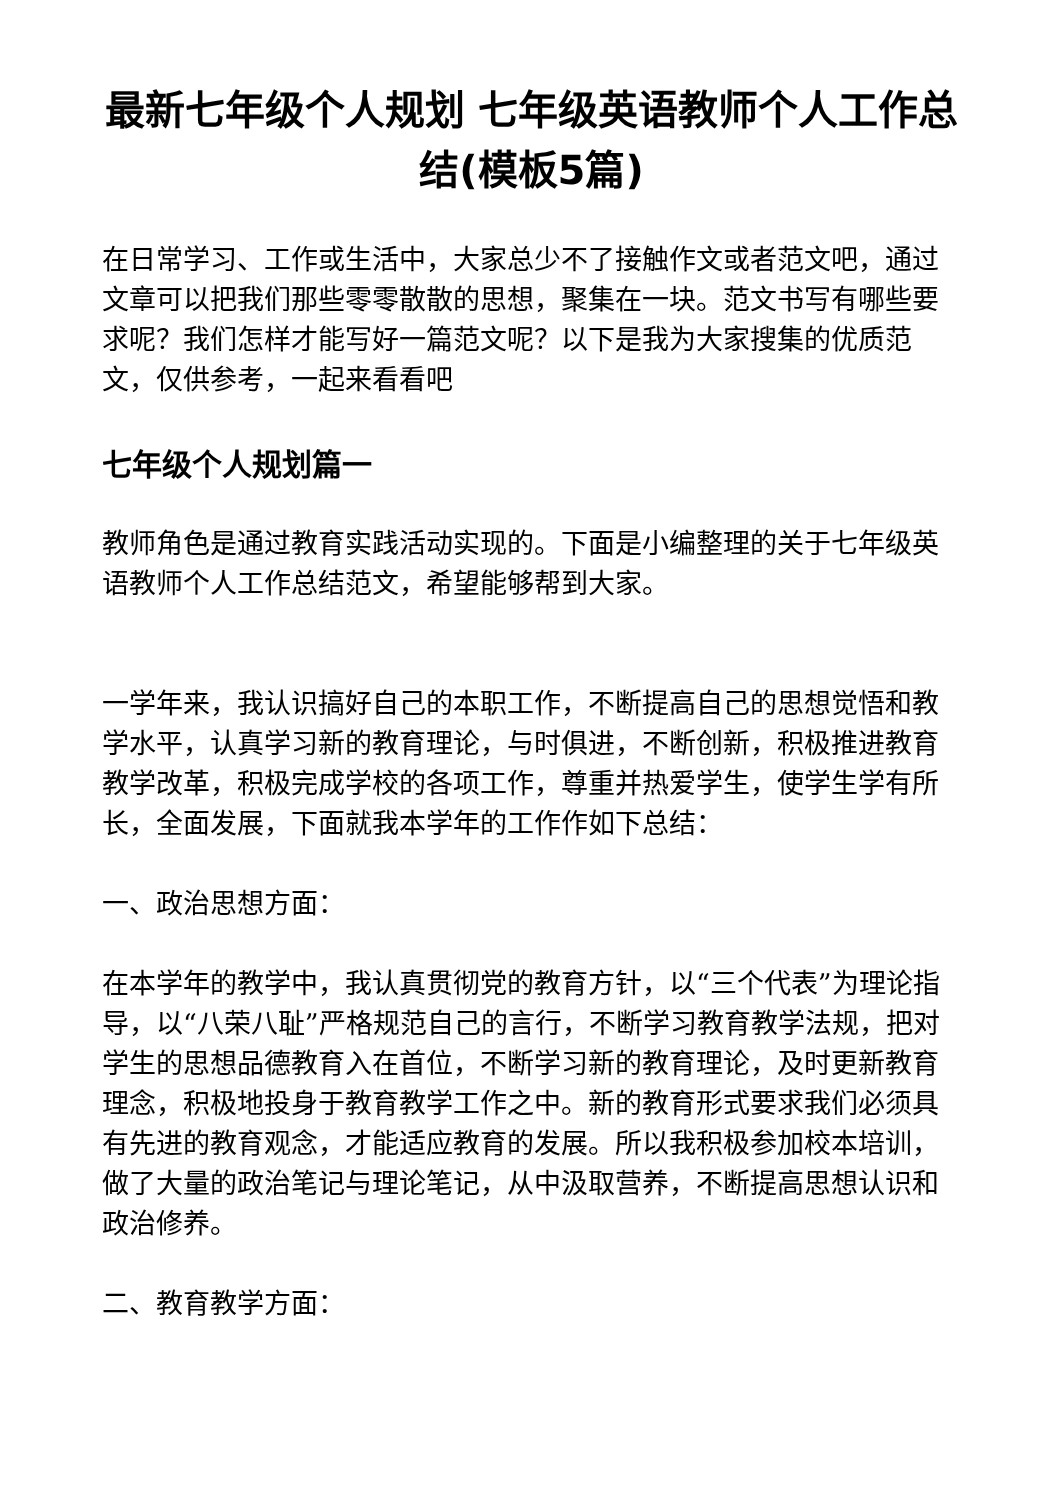最新七年级个人规划 七年级英语教师个人工作总结(模板5篇)
在日常学习、工作或生活中，大家总少不了接触作文或者范文吧，通过文章可以把我们那些零零散散的思想，聚集在一块。范文书写有哪些要求呢？我们怎样才能写好一篇范文呢？以下是我为大家搜集的优质范文，仅供参考，一起来看看吧
七年级个人规划篇一
教师角色是通过教育实践活动实现的。下面是小编整理的关于七年级英语教师个人工作总结范文，希望能够帮到大家。
一学年来，我认识搞好自己的本职工作，不断提高自己的思想觉悟和教学水平，认真学习新的教育理论，与时俱进，不断创新，积极推进教育教学改革，积极完成学校的各项工作，尊重并热爱学生，使学生学有所长，全面发展，下面就我本学年的工作作如下总结：
一、政治思想方面：
在本学年的教学中，我认真贯彻党的教育方针，以“三个代表”为理论指导，以“八荣八耻”严格规范自己的言行，不断学习教育教学法规，把对学生的思想品德教育入在首位，不断学习新的教育理论，及时更新教育理念，积极地投身于教育教学工作之中。新的教育形式要求我们必须具有先进的教育观念，才能适应教育的发展。所以我积极参加校本培训，做了大量的政治笔记与理论笔记，从中汲取营养，不断提高思想认识和政治修养。
二、教育教学方面：